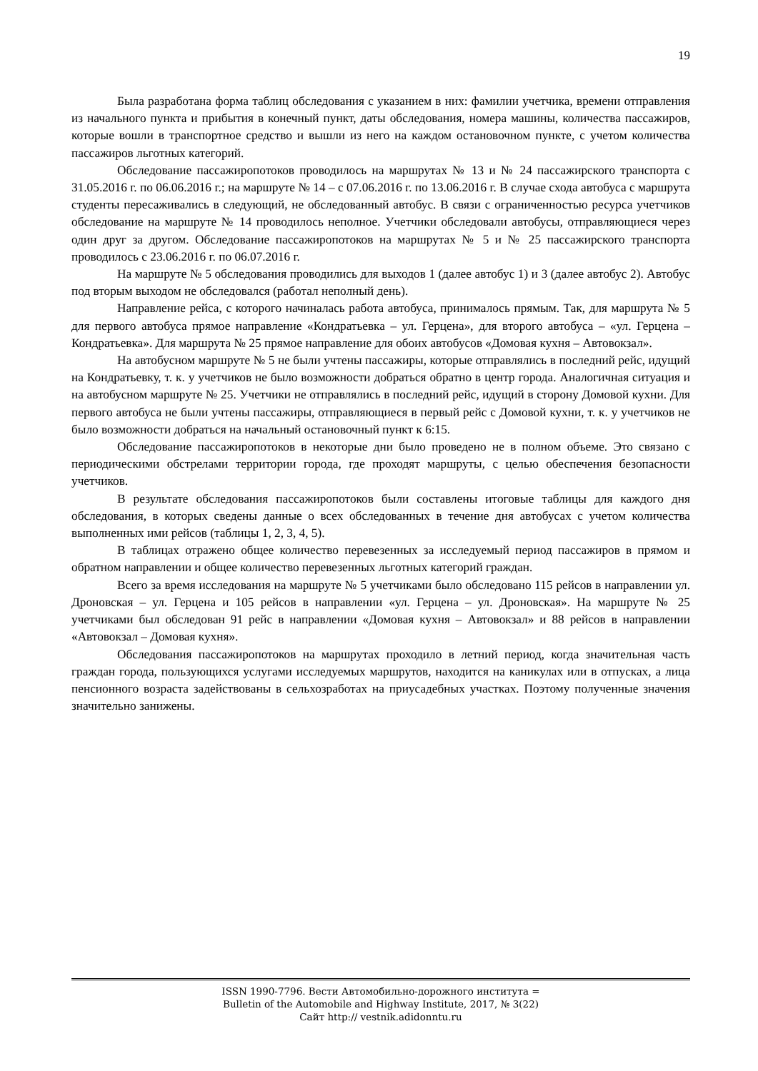19
Была разработана форма таблиц обследования с указанием в них: фамилии учетчика, времени отправления из начального пункта и прибытия в конечный пункт, даты обследования, номера машины, количества пассажиров, которые вошли в транспортное средство и вышли из него на каждом остановочном пункте, с учетом количества пассажиров льготных категорий.
Обследование пассажиропотоков проводилось на маршрутах № 13 и № 24 пассажирского транспорта с 31.05.2016 г. по 06.06.2016 г.; на маршруте № 14 – с 07.06.2016 г. по 13.06.2016 г. В случае схода автобуса с маршрута студенты пересаживались в следующий, не обследованный автобус. В связи с ограниченностью ресурса учетчиков обследование на маршруте № 14 проводилось неполное. Учетчики обследовали автобусы, отправляющиеся через один друг за другом. Обследование пассажиропотоков на маршрутах № 5 и № 25 пассажирского транспорта проводилось с 23.06.2016 г. по 06.07.2016 г.
На маршруте № 5 обследования проводились для выходов 1 (далее автобус 1) и 3 (далее автобус 2). Автобус под вторым выходом не обследовался (работал неполный день).
Направление рейса, с которого начиналась работа автобуса, принималось прямым. Так, для маршрута № 5 для первого автобуса прямое направление «Кондратьевка – ул. Герцена», для второго автобуса – «ул. Герцена – Кондратьевка». Для маршрута № 25 прямое направление для обоих автобусов «Домовая кухня – Автовокзал».
На автобусном маршруте № 5 не были учтены пассажиры, которые отправлялись в последний рейс, идущий на Кондратьевку, т. к. у учетчиков не было возможности добраться обратно в центр города. Аналогичная ситуация и на автобусном маршруте № 25. Учетчики не отправлялись в последний рейс, идущий в сторону Домовой кухни. Для первого автобуса не были учтены пассажиры, отправляющиеся в первый рейс с Домовой кухни, т. к. у учетчиков не было возможности добраться на начальный остановочный пункт к 6:15.
Обследование пассажиропотоков в некоторые дни было проведено не в полном объеме. Это связано с периодическими обстрелами территории города, где проходят маршруты, с целью обеспечения безопасности учетчиков.
В результате обследования пассажиропотоков были составлены итоговые таблицы для каждого дня обследования, в которых сведены данные о всех обследованных в течение дня автобусах с учетом количества выполненных ими рейсов (таблицы 1, 2, 3, 4, 5).
В таблицах отражено общее количество перевезенных за исследуемый период пассажиров в прямом и обратном направлении и общее количество перевезенных льготных категорий граждан.
Всего за время исследования на маршруте № 5 учетчиками было обследовано 115 рейсов в направлении ул. Дроновская – ул. Герцена и 105 рейсов в направлении «ул. Герцена – ул. Дроновская». На маршруте № 25 учетчиками был обследован 91 рейс в направлении «Домовая кухня – Автовокзал» и 88 рейсов в направлении «Автовокзал – Домовая кухня».
Обследования пассажиропотоков на маршрутах проходило в летний период, когда значительная часть граждан города, пользующихся услугами исследуемых маршрутов, находится на каникулах или в отпусках, а лица пенсионного возраста задействованы в сельхозработах на приусадебных участках. Поэтому полученные значения значительно занижены.
ISSN 1990-7796. Вести Автомобильно-дорожного института =
Bulletin of the Automobile and Highway Institute, 2017, № 3(22)
Сайт http:// vestnik.adidonntu.ru